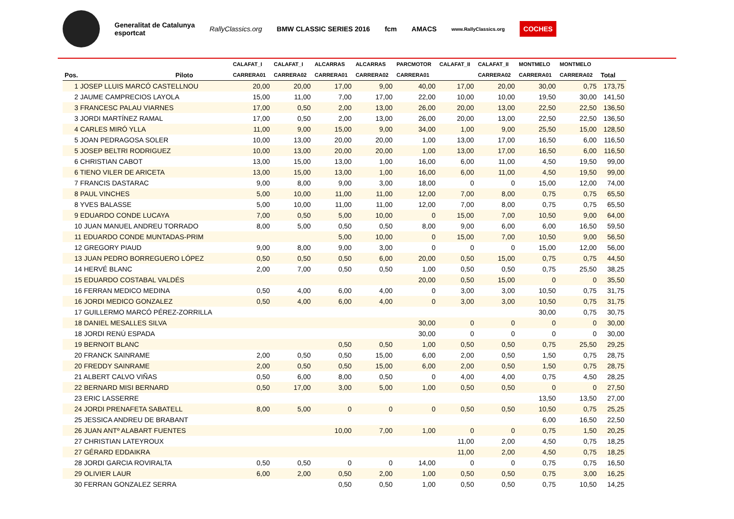Generalitat de Catalunya
esportcat
RallyClassics.org BMW CLASSIC SERIES 2016 fcm AMACS
www.RallyClassics.org
COCHES
| | | CALAFAT_I | CALAFAT_I | ALCARRAS | ALCARRAS | PARCMOTOR | CALAFAT_II | CALAFAT_II | MONTMELO | MONTMELO | |
| --- | --- | --- | --- | --- | --- | --- | --- | --- | --- | --- | --- |
| Pos. | Piloto | CARRERA01 | CARRERA02 | CARRERA01 | CARRERA02 | CARRERA01 | | CARRERA02 | CARRERA01 | CARRERA02 | Total |
| 1 JOSEP LLUIS MARCÓ CASTELLNOU | | 20,00 | 20,00 | 17,00 | 9,00 | 40,00 | 17,00 | 20,00 | 30,00 | 0,75 | 173,75 |
| 2 JAUME CAMPRECIOS LAYOLA | | 15,00 | 11,00 | 7,00 | 17,00 | 22,00 | 10,00 | 10,00 | 19,50 | 30,00 | 141,50 |
| 3 FRANCESC PALAU VIARNES | | 17,00 | 0,50 | 2,00 | 13,00 | 26,00 | 20,00 | 13,00 | 22,50 | 22,50 | 136,50 |
| 3 JORDI MARTÍNEZ RAMAL | | 17,00 | 0,50 | 2,00 | 13,00 | 26,00 | 20,00 | 13,00 | 22,50 | 22,50 | 136,50 |
| 4 CARLES MIRÓ YLLA | | 11,00 | 9,00 | 15,00 | 9,00 | 34,00 | 1,00 | 9,00 | 25,50 | 15,00 | 128,50 |
| 5 JOAN PEDRAGOSA SOLER | | 10,00 | 13,00 | 20,00 | 20,00 | 1,00 | 13,00 | 17,00 | 16,50 | 6,00 | 116,50 |
| 5 JOSEP BELTRI RODRIGUEZ | | 10,00 | 13,00 | 20,00 | 20,00 | 1,00 | 13,00 | 17,00 | 16,50 | 6,00 | 116,50 |
| 6 CHRISTIAN CABOT | | 13,00 | 15,00 | 13,00 | 1,00 | 16,00 | 6,00 | 11,00 | 4,50 | 19,50 | 99,00 |
| 6 TIENO VILER DE ARICETA | | 13,00 | 15,00 | 13,00 | 1,00 | 16,00 | 6,00 | 11,00 | 4,50 | 19,50 | 99,00 |
| 7 FRANCIS DASTARAC | | 9,00 | 8,00 | 9,00 | 3,00 | 18,00 | 0 | 0 | 15,00 | 12,00 | 74,00 |
| 8 PAUL VINCHES | | 5,00 | 10,00 | 11,00 | 11,00 | 12,00 | 7,00 | 8,00 | 0,75 | 0,75 | 65,50 |
| 8 YVES BALASSE | | 5,00 | 10,00 | 11,00 | 11,00 | 12,00 | 7,00 | 8,00 | 0,75 | 0,75 | 65,50 |
| 9 EDUARDO CONDE LUCAYA | | 7,00 | 0,50 | 5,00 | 10,00 | 0 | 15,00 | 7,00 | 10,50 | 9,00 | 64,00 |
| 10 JUAN MANUEL ANDREU TORRADO | | 8,00 | 5,00 | 0,50 | 0,50 | 8,00 | 9,00 | 6,00 | 6,00 | 16,50 | 59,50 |
| 11 EDUARDO CONDE MUNTADAS-PRIM | | | | 5,00 | 10,00 | 0 | 15,00 | 7,00 | 10,50 | 9,00 | 56,50 |
| 12 GREGORY PIAUD | | 9,00 | 8,00 | 9,00 | 3,00 | 0 | 0 | 0 | 15,00 | 12,00 | 56,00 |
| 13 JUAN PEDRO BORREGUERO LÓPEZ | | 0,50 | 0,50 | 0,50 | 6,00 | 20,00 | 0,50 | 15,00 | 0,75 | 0,75 | 44,50 |
| 14 HERVÉ BLANC | | 2,00 | 7,00 | 0,50 | 0,50 | 1,00 | 0,50 | 0,50 | 0,75 | 25,50 | 38,25 |
| 15 EDUARDO COSTABAL VALDÉS | | | | | | 20,00 | 0,50 | 15,00 | 0 | 0 | 35,50 |
| 16 FERRAN MEDICO MEDINA | | 0,50 | 4,00 | 6,00 | 4,00 | 0 | 3,00 | 3,00 | 10,50 | 0,75 | 31,75 |
| 16 JORDI MEDICO GONZALEZ | | 0,50 | 4,00 | 6,00 | 4,00 | 0 | 3,00 | 3,00 | 10,50 | 0,75 | 31,75 |
| 17 GUILLERMO MARCÓ PÉREZ-ZORRILLA | | | | | | | | | 30,00 | 0,75 | 30,75 |
| 18 DANIEL MESALLES SILVA | | | | | | 30,00 | 0 | 0 | 0 | 0 | 30,00 |
| 18 JORDI RENÚ ESPADA | | | | | | 30,00 | 0 | 0 | 0 | 0 | 30,00 |
| 19 BERNOIT BLANC | | | | 0,50 | 0,50 | 1,00 | 0,50 | 0,50 | 0,75 | 25,50 | 29,25 |
| 20 FRANCK SAINRAME | | 2,00 | 0,50 | 0,50 | 15,00 | 6,00 | 2,00 | 0,50 | 1,50 | 0,75 | 28,75 |
| 20 FREDDY SAINRAME | | 2,00 | 0,50 | 0,50 | 15,00 | 6,00 | 2,00 | 0,50 | 1,50 | 0,75 | 28,75 |
| 21 ALBERT CALVO VIÑAS | | 0,50 | 6,00 | 8,00 | 0,50 | 0 | 4,00 | 4,00 | 0,75 | 4,50 | 28,25 |
| 22 BERNARD MISI BERNARD | | 0,50 | 17,00 | 3,00 | 5,00 | 1,00 | 0,50 | 0,50 | 0 | 0 | 27,50 |
| 23 ERIC LASSERRE | | | | | | | | | 13,50 | 13,50 | 27,00 |
| 24 JORDI PRENAFETA SABATELL | | 8,00 | 5,00 | 0 | 0 | 0 | 0,50 | 0,50 | 10,50 | 0,75 | 25,25 |
| 25 JESSICA ANDREU DE BRABANT | | | | | | | | | 6,00 | 16,50 | 22,50 |
| 26 JUAN ANTº ALABART FUENTES | | | | 10,00 | 7,00 | 1,00 | 0 | 0 | 0,75 | 1,50 | 20,25 |
| 27 CHRISTIAN LATEYROUX | | | | | | | 11,00 | 2,00 | 4,50 | 0,75 | 18,25 |
| 27 GÉRARD EDDAIKRA | | | | | | | 11,00 | 2,00 | 4,50 | 0,75 | 18,25 |
| 28 JORDI GARCIA ROVIRALTA | | 0,50 | 0,50 | 0 | 0 | 14,00 | 0 | 0 | 0,75 | 0,75 | 16,50 |
| 29 OLIVIER LAUR | | 6,00 | 2,00 | 0,50 | 2,00 | 1,00 | 0,50 | 0,50 | 0,75 | 3,00 | 16,25 |
| 30 FERRAN GONZALEZ SERRA | | | | 0,50 | 0,50 | 1,00 | 0,50 | 0,50 | 0,75 | 10,50 | 14,25 |